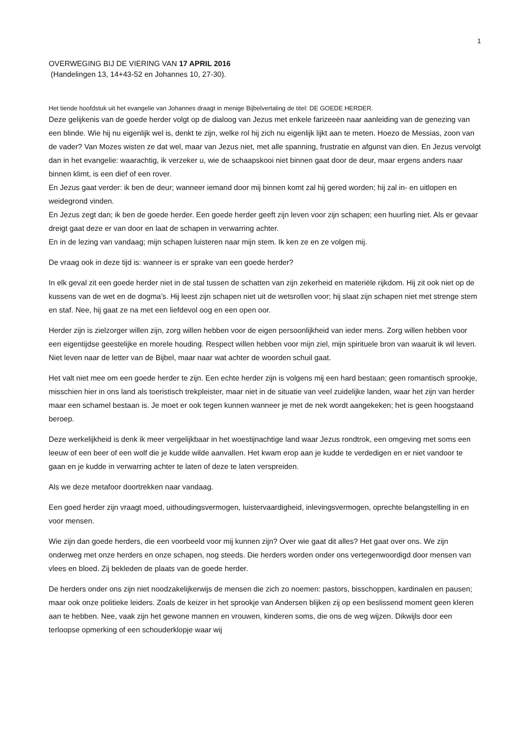1
OVERWEGING BIJ DE VIERING VAN 17 APRIL 2016
(Handelingen 13, 14+43-52 en Johannes 10, 27-30).
Het tiende hoofdstuk uit het evangelie van Johannes draagt in menige Bijbelvertaling de titel: DE GOEDE HERDER.
Deze gelijkenis van de goede herder volgt op de dialoog van Jezus met enkele farizeeën naar aanleiding van de genezing van een blinde. Wie hij nu eigenlijk wel is, denkt te zijn, welke rol hij zich nu eigenlijk lijkt aan te meten. Hoezo de Messias, zoon van de vader? Van Mozes wisten ze dat wel, maar van Jezus niet, met alle spanning, frustratie en afgunst van dien. En Jezus vervolgt dan in het evangelie: waarachtig, ik verzeker u, wie de schaapskooi niet binnen gaat door de deur, maar ergens anders naar binnen klimt, is een dief of een rover.
En Jezus gaat verder: ik ben de deur; wanneer iemand door mij binnen komt zal hij gered worden; hij zal in- en uitlopen en weidegrond vinden.
En Jezus zegt dan; ik ben de goede herder. Een goede herder geeft zijn leven voor zijn schapen; een huurling niet. Als er gevaar dreigt gaat deze er van door en laat de schapen in verwarring achter.
En in de lezing van vandaag; mijn schapen luisteren naar mijn stem. Ik ken ze en ze volgen mij.
De vraag ook in deze tijd is: wanneer is er sprake van een goede herder?
In elk geval zit een goede herder niet in de stal tussen de schatten van zijn zekerheid en materiële rijkdom. Hij zit ook niet op de kussens van de wet en de dogma’s. Hij leest zijn schapen niet uit de wetsrollen voor; hij slaat zijn schapen niet met strenge stem en staf. Nee, hij gaat ze na met een liefdevol oog en een open oor.
Herder zijn is zielzorger willen zijn, zorg willen hebben voor de eigen persoonlijkheid van ieder mens. Zorg willen hebben voor een eigentijdse geestelijke en morele houding. Respect willen hebben voor mijn ziel, mijn spirituele bron van waaruit ik wil leven. Niet leven naar de letter van de Bijbel, maar naar wat achter de woorden schuil gaat.
Het valt niet mee om een goede herder te zijn. Een echte herder zijn is volgens mij een hard bestaan; geen romantisch sprookje, misschien hier in ons land als toeristisch trekpleister, maar niet in de situatie van veel zuidelijke landen, waar het zijn van herder maar een schamel bestaan is. Je moet er ook tegen kunnen wanneer je met de nek wordt aangekeken; het is geen hoogstaand beroep.
Deze werkelijkheid is denk ik meer vergelijkbaar in het woestijnachtige land waar Jezus rondtrok, een omgeving met soms een leeuw of een beer of een wolf die je kudde wilde aanvallen. Het kwam erop aan je kudde te verdedigen en er niet vandoor te gaan en je kudde in verwarring achter te laten of deze te laten verspreiden.
Als we deze metafoor doortrekken naar vandaag.
Een goed herder zijn vraagt moed, uithoudingsvermogen, luistervaardigheid, inlevingsvermogen, oprechte belangstelling in en voor mensen.
Wie zijn dan goede herders, die een voorbeeld voor mij kunnen zijn? Over wie gaat dit alles? Het gaat over ons. We zijn onderweg met onze herders en onze schapen, nog steeds. Die herders worden onder ons vertegenwoordigd door mensen van vlees en bloed. Zij bekleden de plaats van de goede herder.
De herders onder ons zijn niet noodzakelijkerwijs de mensen die zich zo noemen: pastors, bisschoppen, kardinalen en pausen; maar ook onze politieke leiders. Zoals de keizer in het sprookje van Andersen blijken zij op een beslissend moment geen kleren aan te hebben. Nee, vaak zijn het gewone mannen en vrouwen, kinderen soms, die ons de weg wijzen. Dikwijls door een terloopse opmerking of een schouderklopje waar wij